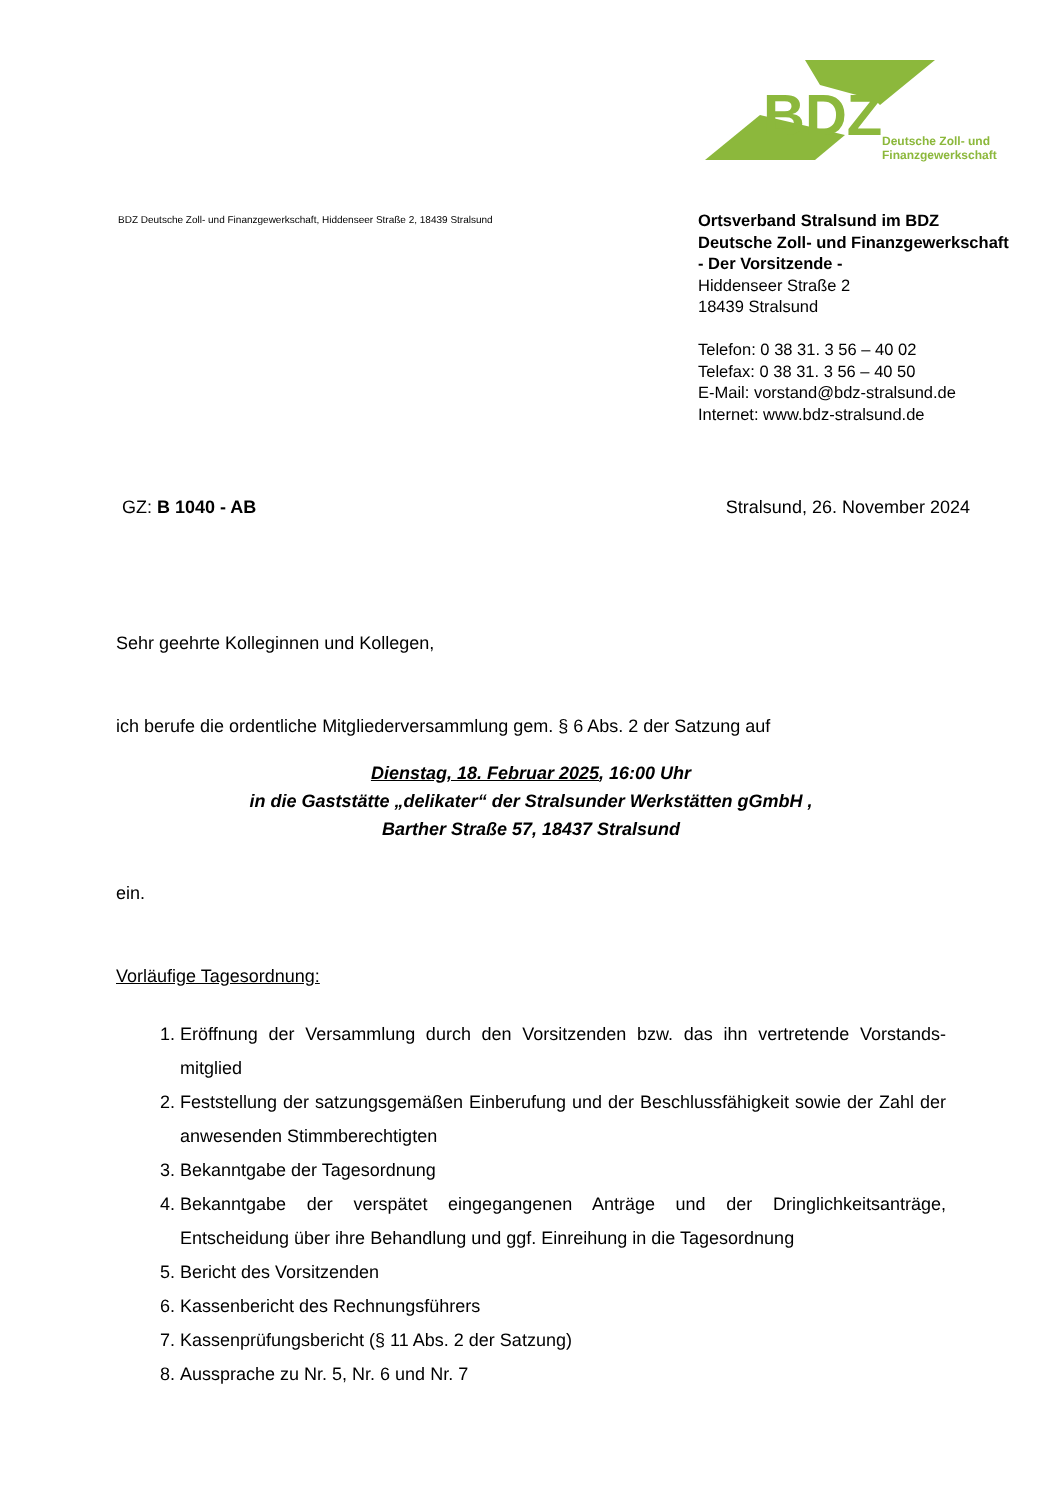BDZ
Deutsche Zoll- und
Finanzgewerkschaft
BDZ Deutsche Zoll- und Finanzgewerkschaft, Hiddenseer Straße 2, 18439 Stralsund
Ortsverband Stralsund im BDZ
Deutsche Zoll- und Finanzgewerkschaft
- Der Vorsitzende -
Hiddenseer Straße 2
18439 Stralsund
Telefon: 0 38 31. 3 56 – 40 02
Telefax: 0 38 31. 3 56 – 40 50
E-Mail: vorstand@bdz-stralsund.de
Internet: www.bdz-stralsund.de
GZ: B 1040 - AB Stralsund, 26. November 2024
Sehr geehrte Kolleginnen und Kollegen,
ich berufe die ordentliche Mitgliederversammlung gem. § 6 Abs. 2 der Satzung auf
Dienstag, 18. Februar 2025, 16:00 Uhr
in die Gaststätte „delikater“ der Stralsunder Werkstätten gGmbH ,
Barther Straße 57, 18437 Stralsund
ein.
Vorläufige Tagesordnung:
1. Eröffnung der Versammlung durch den Vorsitzenden bzw. das ihn vertretende Vorstands-mitglied
2. Feststellung der satzungsgemäßen Einberufung und der Beschlussfähigkeit sowie der Zahl der anwesenden Stimmberechtigten
3. Bekanntgabe der Tagesordnung
4. Bekanntgabe der verspätet eingegangenen Anträge und der Dringlichkeitsanträge, Entscheidung über ihre Behandlung und ggf. Einreihung in die Tagesordnung
5. Bericht des Vorsitzenden
6. Kassenbericht des Rechnungsführers
7. Kassenprüfungsbericht (§ 11 Abs. 2 der Satzung)
8. Aussprache zu Nr. 5, Nr. 6 und Nr. 7